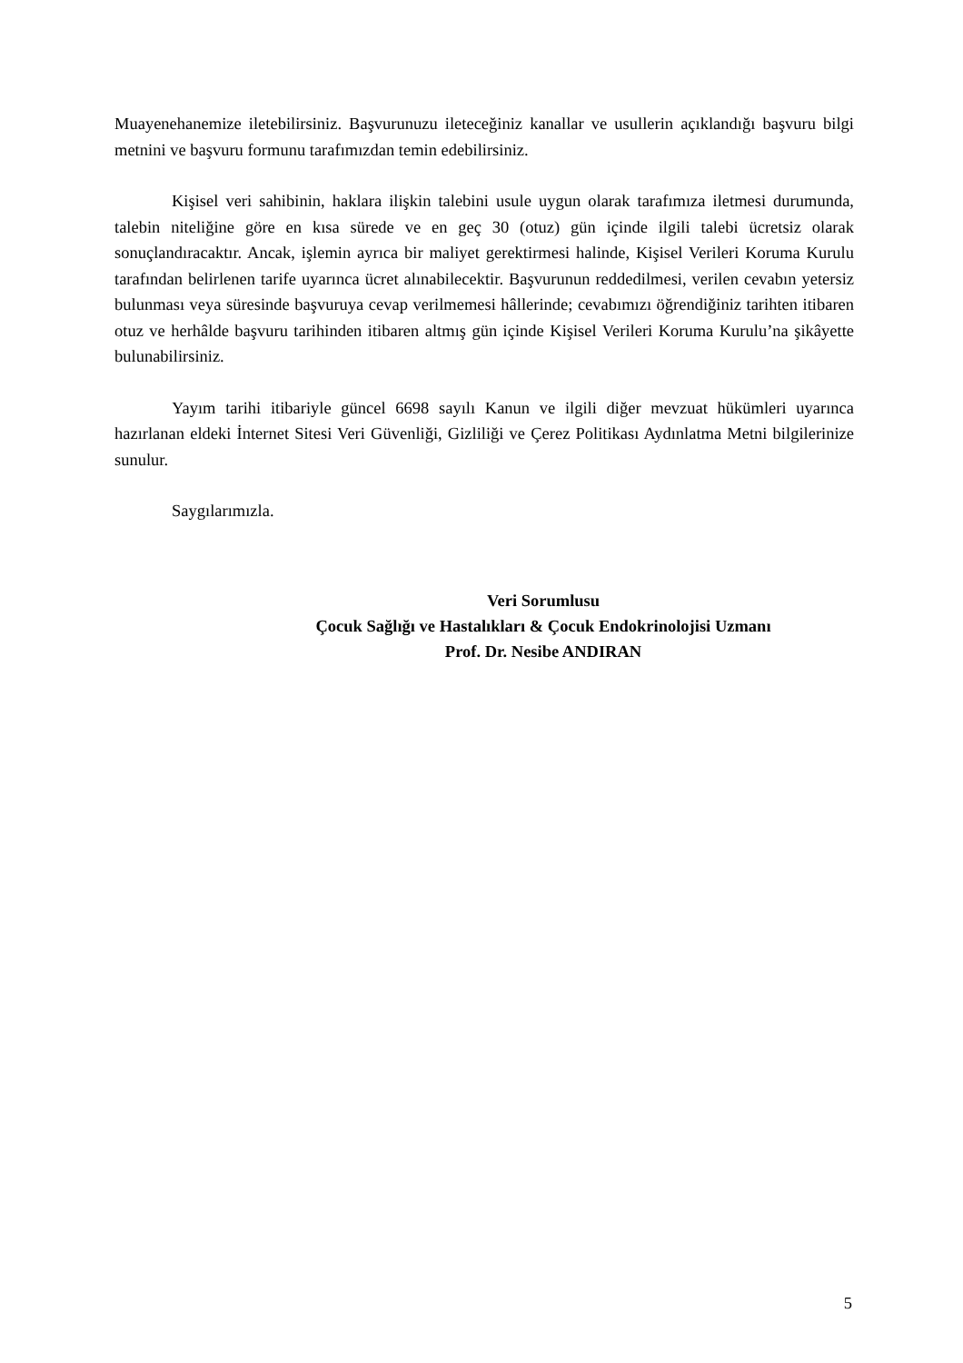Muayenehanemize iletebilirsiniz. Başvurunuzu ileteceğiniz kanallar ve usullerin açıklandığı başvuru bilgi metnini ve başvuru formunu tarafımızdan temin edebilirsiniz.
Kişisel veri sahibinin, haklara ilişkin talebini usule uygun olarak tarafımıza iletmesi durumunda, talebin niteliğine göre en kısa sürede ve en geç 30 (otuz) gün içinde ilgili talebi ücretsiz olarak sonuçlandıracaktır. Ancak, işlemin ayrıca bir maliyet gerektirmesi halinde, Kişisel Verileri Koruma Kurulu tarafından belirlenen tarife uyarınca ücret alınabilecektir. Başvurunun reddedilmesi, verilen cevabın yetersiz bulunması veya süresinde başvuruya cevap verilmemesi hâllerinde; cevabımızı öğrendiğiniz tarihten itibaren otuz ve herhâlde başvuru tarihinden itibaren altmış gün içinde Kişisel Verileri Koruma Kurulu’na şikâyette bulunabilirsiniz.
Yayım tarihi itibariyle güncel 6698 sayılı Kanun ve ilgili diğer mevzuat hükümleri uyarınca hazırlanan eldeki İnternet Sitesi Veri Güvenliği, Gizliliği ve Çerez Politikası Aydınlatma Metni bilgilerinize sunulur.
Saygılarımızla.
Veri Sorumlusu
Çocuk Sağlığı ve Hastalıkları & Çocuk Endokrinolojisi Uzmanı
Prof. Dr. Nesibe ANDIRAN
5